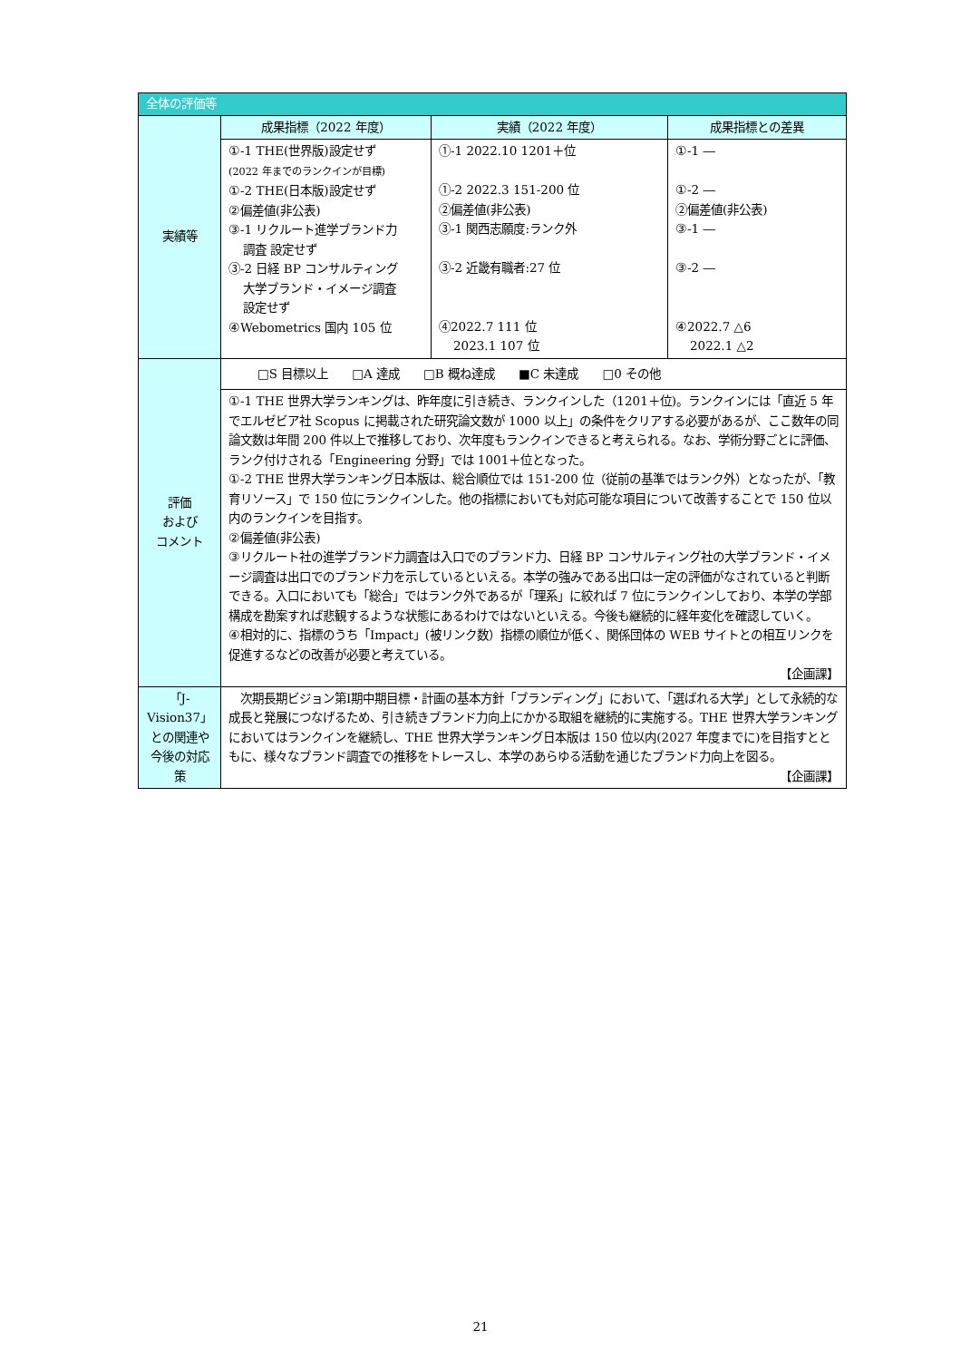| 全体の評価等 | | | |
| --- | --- | --- | --- |
| 実績等 | 成果指標（2022 年度） | 実績（2022 年度） | 成果指標との差異 |
| | ①-1 THE(世界版)設定せず (2022 年までのランクインが目標) ①-2 THE(日本版)設定せず ②偏差値(非公表) ③-1 リクルート進学ブランド力 調査 設定せず ③-2 日経 BP コンサルティング 大学ブランド・イメージ調査 設定せず ④Webometrics 国内 105 位 | ①-1 2022.10 1201＋位 ①-2 2022.3 151-200 位 ②偏差値(非公表) ③-1 関西志願度:ランク外 ③-2 近畿有職者:27 位 ④2022.7 111 位 2023.1 107 位 | ①-1 ― ①-2 ― ②偏差値(非公表) ③-1 ― ③-2 ― ④2022.7 △6 2022.1 △2 |
| 評価 および コメント | □S 目標以上 □A 達成 □B 概ね達成 ■C 未達成 □0 その他 | | |
| | ①-1 THE 世界大学ランキングは、昨年度に引き続き、ランクインした（1201＋位)。ランクインには「直近 5 年でエルゼビア社 Scopus に掲載された研究論文数が 1000 以上」の条件をクリアする必要があるが、ここ数年の同論文数は年間 200 件以上で推移しており、次年度もランクインできると考えられる。なお、学術分野ごとに評価、ランク付けされる「Engineering 分野」では 1001＋位となった。 ①-2 THE 世界大学ランキング日本版は、総合順位では 151-200 位（従前の基準ではランク外）となったが、「教育リソース」で 150 位にランクインした。他の指標においても対応可能な項目について改善することで 150 位以内のランクインを目指す。 ②偏差値(非公表) ③リクルート社の進学ブランド力調査は入口でのブランド力、日経 BP コンサルティング社の大学ブランド・イメージ調査は出口でのブランド力を示しているといえる。本学の強みである出口は一定の評価がなされていると判断できる。入口においても「総合」ではランク外であるが「理系」に絞れば 7 位にランクインしており、本学の学部構成を勘案すれば悲観するような状態にあるわけではないといえる。今後も継続的に経年変化を確認していく。 ④相対的に、指標のうち「Impact」(被リンク数）指標の順位が低く、関係団体の WEB サイトとの相互リンクを促進するなどの改善が必要と考えている。 【企画課】 | | |
| 「J-Vision37」との関連や今後の対応策 | 次期長期ビジョン第Ⅰ期中期目標・計画の基本方針「ブランディング」において、「選ばれる大学」として永続的な成長と発展につなげるため、引き続きブランド力向上にかかる取組を継続的に実施する。THE 世界大学ランキングにおいてはランクインを継続し、THE 世界大学ランキング日本版は 150 位以内(2027 年度までに)を目指すとともに、様々なブランド調査での推移をトレースし、本学のあらゆる活動を通じたブランド力向上を図る。 【企画課】 | | |
21